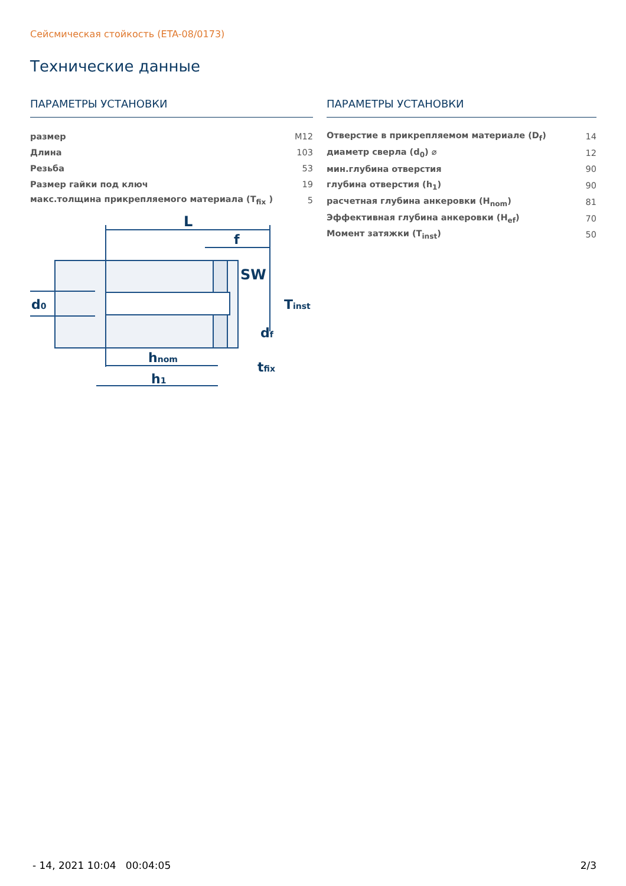Сейсмическая стойкость (ETA-08/0173)
Технические данные
ПАРАМЕТРЫ УСТАНОВКИ
| размер | M12 |
| Длина | 103 |
| Резьба | 53 |
| Размер гайки под ключ | 19 |
| макс.толщина прикрепляемого материала (T<sub>fix</sub> ) | 5 |
L
f
SW
d0
Tinst
df
hnom
h1
tfix
ПАРАМЕТРЫ УСТАНОВКИ
| Отверстие в прикрепляемом материале (D<sub>f</sub>) | 14 |
| диаметр сверла (d<sub>0</sub>) ⌀ | 12 |
| мин.глубина отверстия | 90 |
| глубина отверстия (h<sub>1</sub>) | 90 |
| расчетная глубина анкеровки (H<sub>nom</sub>) | 81 |
| Эффективная глубина анкеровки (H<sub>ef</sub>) | 70 |
| Момент затяжки (T<sub>inst</sub>) | 50 |
- 14, 2021 10:04 00:04:05 2/3